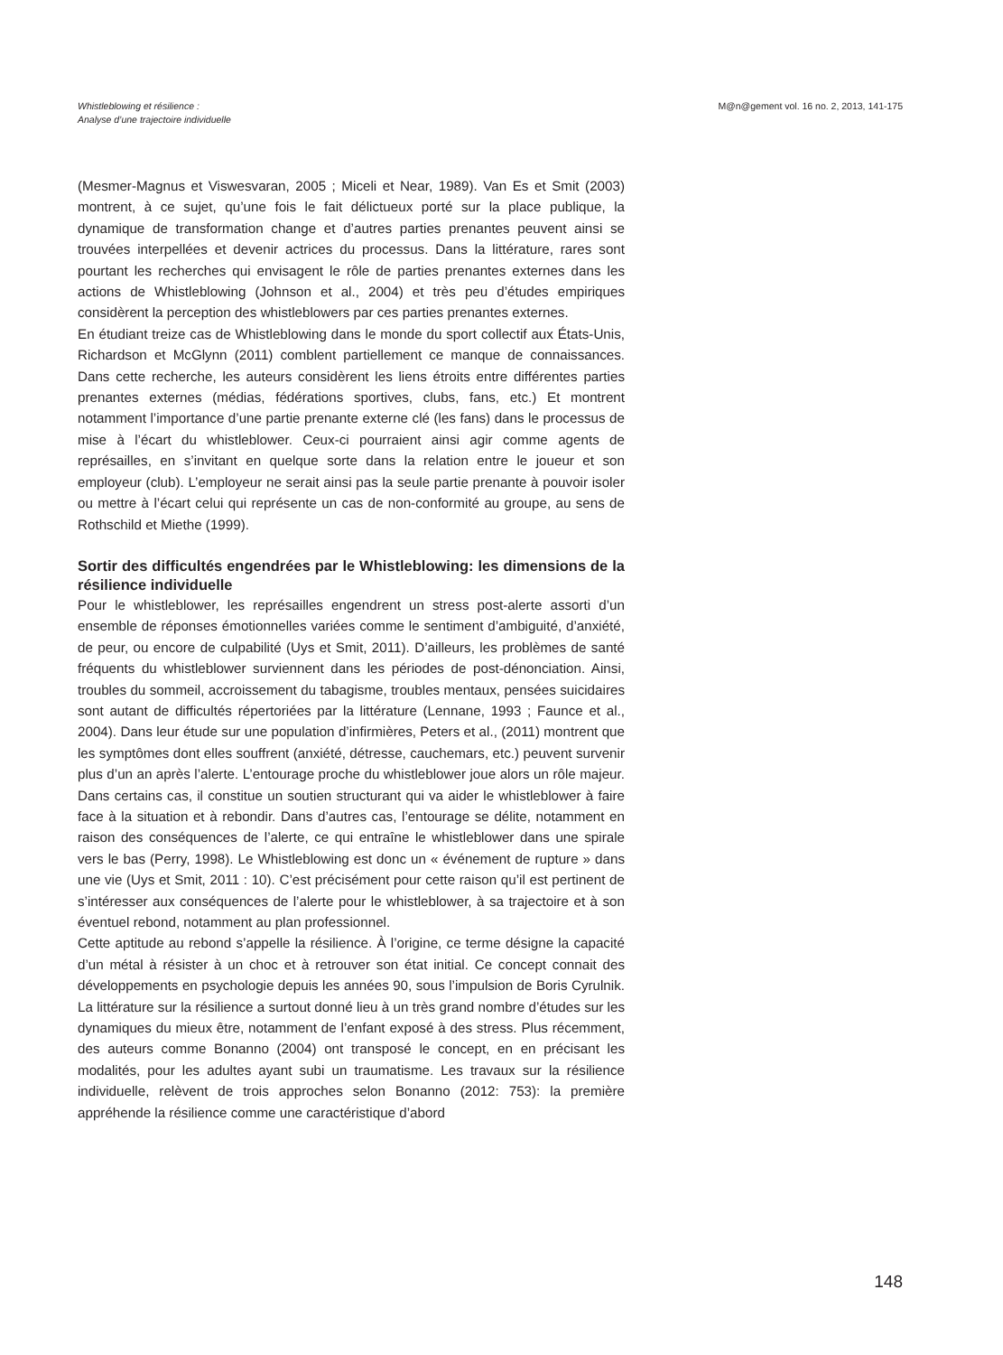Whistleblowing et résilience :
Analyse d’une trajectoire individuelle
M@n@gement vol. 16 no. 2, 2013, 141-175
(Mesmer-Magnus et Viswesvaran, 2005 ; Miceli et Near, 1989). Van Es et Smit (2003) montrent, à ce sujet, qu’une fois le fait délictueux porté sur la place publique, la dynamique de transformation change et d’autres parties prenantes peuvent ainsi se trouvées interpellées et devenir actrices du processus. Dans la littérature, rares sont pourtant les recherches qui envisagent le rôle de parties prenantes externes dans les actions de Whistleblowing (Johnson et al., 2004) et très peu d’études empiriques considèrent la perception des whistleblowers par ces parties prenantes externes.
En étudiant treize cas de Whistleblowing dans le monde du sport collectif aux États-Unis, Richardson et McGlynn (2011) comblent partiellement ce manque de connaissances. Dans cette recherche, les auteurs considèrent les liens étroits entre différentes parties prenantes externes (médias, fédérations sportives, clubs, fans, etc.) Et montrent notamment l’importance d’une partie prenante externe clé (les fans) dans le processus de mise à l’écart du whistleblower. Ceux-ci pourraient ainsi agir comme agents de représailles, en s’invitant en quelque sorte dans la relation entre le joueur et son employeur (club). L’employeur ne serait ainsi pas la seule partie prenante à pouvoir isoler ou mettre à l’écart celui qui représente un cas de non-conformité au groupe, au sens de Rothschild et Miethe (1999).
Sortir des difficultés engendrées par le Whistleblowing: les dimensions de la résilience individuelle
Pour le whistleblower, les représailles engendrent un stress post-alerte assorti d’un ensemble de réponses émotionnelles variées comme le sentiment d’ambiguité, d’anxiété, de peur, ou encore de culpabilité (Uys et Smit, 2011). D’ailleurs, les problèmes de santé fréquents du whistleblower surviennent dans les périodes de post-dénonciation. Ainsi, troubles du sommeil, accroissement du tabagisme, troubles mentaux, pensées suicidaires sont autant de difficultés répertoriées par la littérature (Lennane, 1993 ; Faunce et al., 2004). Dans leur étude sur une population d’infirmières, Peters et al., (2011) montrent que les symptômes dont elles souffrent (anxiété, détresse, cauchemars, etc.) peuvent survenir plus d’un an après l’alerte. L’entourage proche du whistleblower joue alors un rôle majeur. Dans certains cas, il constitue un soutien structurant qui va aider le whistleblower à faire face à la situation et à rebondir. Dans d’autres cas, l’entourage se délite, notamment en raison des conséquences de l’alerte, ce qui entraîne le whistleblower dans une spirale vers le bas (Perry, 1998). Le Whistleblowing est donc un « événement de rupture » dans une vie (Uys et Smit, 2011 : 10). C’est précisément pour cette raison qu’il est pertinent de s’intéresser aux conséquences de l’alerte pour le whistleblower, à sa trajectoire et à son éventuel rebond, notamment au plan professionnel.
Cette aptitude au rebond s’appelle la résilience. À l’origine, ce terme désigne la capacité d’un métal à résister à un choc et à retrouver son état initial. Ce concept connait des développements en psychologie depuis les années 90, sous l’impulsion de Boris Cyrulnik. La littérature sur la résilience a surtout donné lieu à un très grand nombre d’études sur les dynamiques du mieux être, notamment de l’enfant exposé à des stress. Plus récemment, des auteurs comme Bonanno (2004) ont transposé le concept, en en précisant les modalités, pour les adultes ayant subi un traumatisme. Les travaux sur la résilience individuelle, relèvent de trois approches selon Bonanno (2012: 753): la première appréhende la résilience comme une caractéristique d’abord
148